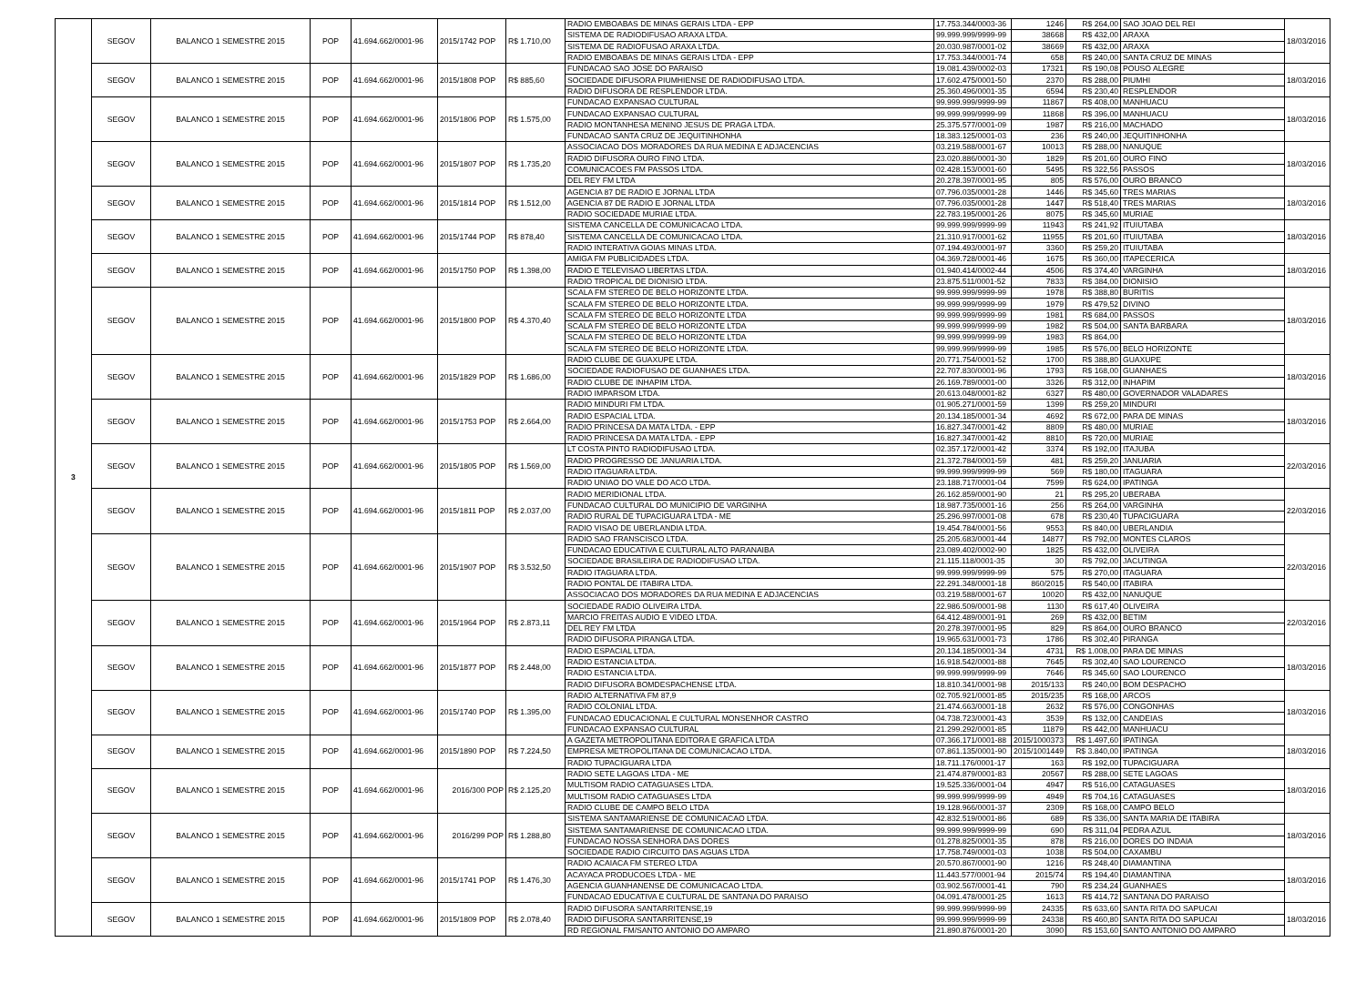| 3 | SEGOV | BALANCO 1 SEMESTRE 2015 | POP | 41.694.662/0001-96 | 2015/1742 POP | R$ 1.710,00 | RADIO EMBOABAS DE MINAS GERAIS LTDA - EPP | 17.753.344/0003-36 | 1246 | R$ 264,00 | SAO JOAO DEL REI | 18/03/2016 |
| | | | | | | | SISTEMA DE RADIODIFUSAO ARAXA LTDA. | 99.999.999/9999-99 | 38668 | R$ 432,00 | ARAXA | |
| | | | | | | | SISTEMA DE RADIOFUSAO ARAXA LTDA. | 20.030.987/0001-02 | 38669 | R$ 432,00 | ARAXA | |
| | | | | | | | RADIO EMBOABAS DE MINAS GERAIS LTDA - EPP | 17.753.344/0001-74 | 658 | R$ 240,00 | SANTA CRUZ DE MINAS | |
| | SEGOV | BALANCO 1 SEMESTRE 2015 | POP | 41.694.662/0001-96 | 2015/1808 POP | R$ 885,60 | FUNDACAO SAO JOSE DO PARAISO | 19.081.439/0002-03 | 17321 | R$ 190,08 | POUSO ALEGRE | 18/03/2016 |
| | | | | | | | SOCIEDADE DIFUSORA PIUMHIENSE DE RADIODIFUSAO LTDA. | 17.602.475/0001-50 | 2370 | R$ 288,00 | PIUMHI | |
| | | | | | | | RADIO DIFUSORA DE RESPLENDOR LTDA. | 25.360.496/0001-35 | 6594 | R$ 230,40 | RESPLENDOR | |
| | SEGOV | BALANCO 1 SEMESTRE 2015 | POP | 41.694.662/0001-96 | 2015/1806 POP | R$ 1.575,00 | FUNDACAO EXPANSAO CULTURAL | 99.999.999/9999-99 | 11867 | R$ 408,00 | MANHUACU | 18/03/2016 |
| | | | | | | | FUNDACAO EXPANSAO CULTURAL | 99.999.999/9999-99 | 11868 | R$ 396,00 | MANHUACU | |
| | | | | | | | RADIO MONTANHESA MENINO JESUS DE PRAGA LTDA. | 25.375.577/0001-09 | 1987 | R$ 216,00 | MACHADO | |
| | | | | | | | FUNDACAO SANTA CRUZ DE JEQUITINHONHA | 18.383.125/0001-03 | 236 | R$ 240,00 | JEQUITINHONHA | |
| | SEGOV | BALANCO 1 SEMESTRE 2015 | POP | 41.694.662/0001-96 | 2015/1807 POP | R$ 1.735,20 | ASSOCIACAO DOS MORADORES DA RUA MEDINA E ADJACENCIAS | 03.219.588/0001-67 | 10013 | R$ 288,00 | NANUQUE | 18/03/2016 |
| | | | | | | | RADIO DIFUSORA OURO FINO LTDA. | 23.020.886/0001-30 | 1829 | R$ 201,60 | OURO FINO | |
| | | | | | | | COMUNICACOES FM PASSOS LTDA. | 02.428.153/0001-60 | 5495 | R$ 322,56 | PASSOS | |
| | | | | | | | DEL REY FM LTDA | 20.278.397/0001-95 | 805 | R$ 576,00 | OURO BRANCO | |
| | SEGOV | BALANCO 1 SEMESTRE 2015 | POP | 41.694.662/0001-96 | 2015/1814 POP | R$ 1.512,00 | AGENCIA 87 DE RADIO E JORNAL LTDA | 07.796.035/0001-28 | 1446 | R$ 345,60 | TRES MARIAS | 18/03/2016 |
| | | | | | | | AGENCIA 87 DE RADIO E JORNAL LTDA | 07.796.035/0001-28 | 1447 | R$ 518,40 | TRES MARIAS | |
| | | | | | | | RADIO SOCIEDADE MURIAE LTDA. | 22.783.195/0001-26 | 8075 | R$ 345,60 | MURIAE | |
| | SEGOV | BALANCO 1 SEMESTRE 2015 | POP | 41.694.662/0001-96 | 2015/1744 POP | R$ 878,40 | SISTEMA CANCELLA DE COMUNICACAO LTDA. | 99.999.999/9999-99 | 11943 | R$ 241,92 | ITUIUTABA | 18/03/2016 |
| | | | | | | | SISTEMA CANCELLA DE COMUNICACAO LTDA. | 21.310.917/0001-62 | 11955 | R$ 201,60 | ITUIUTABA | |
| | | | | | | | RADIO INTERATIVA GOIAS MINAS LTDA. | 07.194.493/0001-97 | 3360 | R$ 259,20 | ITUIUTABA | |
| | SEGOV | BALANCO 1 SEMESTRE 2015 | POP | 41.694.662/0001-96 | 2015/1750 POP | R$ 1.398,00 | AMIGA FM PUBLICIDADES LTDA. | 04.369.728/0001-46 | 1675 | R$ 360,00 | ITAPECERICA | 18/03/2016 |
| | | | | | | | RADIO E TELEVISAO LIBERTAS LTDA. | 01.940.414/0002-44 | 4506 | R$ 374,40 | VARGINHA | |
| | | | | | | | RADIO TROPICAL DE DIONISIO LTDA. | 23.875.511/0001-52 | 7833 | R$ 384,00 | DIONISIO | |
| | SEGOV | BALANCO 1 SEMESTRE 2015 | POP | 41.694.662/0001-96 | 2015/1800 POP | R$ 4.370,40 | SCALA FM STEREO DE BELO HORIZONTE LTDA. | 99.999.999/9999-99 | 1978 | R$ 388,80 | BURITIS | 18/03/2016 |
| | | | | | | | SCALA FM STEREO DE BELO HORIZONTE LTDA. | 99.999.999/9999-99 | 1979 | R$ 479,52 | DIVINO | |
| | | | | | | | SCALA FM STEREO DE BELO HORIZONTE LTDA | 99.999.999/9999-99 | 1981 | R$ 684,00 | PASSOS | |
| | | | | | | | SCALA FM STEREO DE BELO HORIZONTE LTDA | 99.999.999/9999-99 | 1982 | R$ 504,00 | SANTA BARBARA | |
| | | | | | | | SCALA FM STEREO DE BELO HORIZONTE LTDA | 99.999.999/9999-99 | 1983 | R$ 864,00 | | |
| | | | | | | | SCALA FM STEREO DE BELO HORIZONTE LTDA. | 99.999.999/9999-99 | 1985 | R$ 576,00 | BELO HORIZONTE | |
| | SEGOV | BALANCO 1 SEMESTRE 2015 | POP | 41.694.662/0001-96 | 2015/1829 POP | R$ 1.686,00 | RADIO CLUBE DE GUAXUPE LTDA. | 20.771.754/0001-52 | 1700 | R$ 388,80 | GUAXUPE | 18/03/2016 |
| | | | | | | | SOCIEDADE RADIOFUSAO DE GUANHAES LTDA. | 22.707.830/0001-96 | 1793 | R$ 168,00 | GUANHAES | |
| | | | | | | | RADIO CLUBE DE INHAPIM LTDA. | 26.169.789/0001-00 | 3326 | R$ 312,00 | INHAPIM | |
| | | | | | | | RADIO IMPARSOM LTDA. | 20.613.048/0001-82 | 6327 | R$ 480,00 | GOVERNADOR VALADARES | |
| | SEGOV | BALANCO 1 SEMESTRE 2015 | POP | 41.694.662/0001-96 | 2015/1753 POP | R$ 2.664,00 | RADIO MINDURI FM LTDA. | 01.905.271/0001-59 | 1399 | R$ 259,20 | MINDURI | 18/03/2016 |
| | | | | | | | RADIO ESPACIAL LTDA. | 20.134.185/0001-34 | 4692 | R$ 672,00 | PARA DE MINAS | |
| | | | | | | | RADIO PRINCESA DA MATA LTDA. - EPP | 16.827.347/0001-42 | 8809 | R$ 480,00 | MURIAE | |
| | | | | | | | RADIO PRINCESA DA MATA LTDA. - EPP | 16.827.347/0001-42 | 8810 | R$ 720,00 | MURIAE | |
| | SEGOV | BALANCO 1 SEMESTRE 2015 | POP | 41.694.662/0001-96 | 2015/1805 POP | R$ 1.569,00 | LT COSTA PINTO RADIODIFUSAO LTDA. | 02.357.172/0001-42 | 3374 | R$ 192,00 | ITAJUBA | 22/03/2016 |
| | | | | | | | RADIO PROGRESSO DE JANUARIA LTDA. | 21.372.784/0001-59 | 481 | R$ 259,20 | JANUARIA | |
| | | | | | | | RADIO ITAGUARA LTDA. | 99.999.999/9999-99 | 569 | R$ 180,00 | ITAGUARA | |
| | | | | | | | RADIO UNIAO DO VALE DO ACO LTDA. | 23.188.717/0001-04 | 7599 | R$ 624,00 | IPATINGA | |
| | SEGOV | BALANCO 1 SEMESTRE 2015 | POP | 41.694.662/0001-96 | 2015/1811 POP | R$ 2.037,00 | RADIO MERIDIONAL LTDA. | 26.162.859/0001-90 | 21 | R$ 295,20 | UBERABA | 22/03/2016 |
| | | | | | | | FUNDACAO CULTURAL DO MUNICIPIO DE VARGINHA | 18.987.735/0001-16 | 256 | R$ 264,00 | VARGINHA | |
| | | | | | | | RADIO RURAL DE TUPACIGUARA LTDA - ME | 25.296.997/0001-08 | 678 | R$ 230,40 | TUPACIGUARA | |
| | | | | | | | RADIO VISAO DE UBERLANDIA LTDA. | 19.454.784/0001-56 | 9553 | R$ 840,00 | UBERLANDIA | |
| | SEGOV | BALANCO 1 SEMESTRE 2015 | POP | 41.694.662/0001-96 | 2015/1907 POP | R$ 3.532,50 | RADIO SAO FRANSCISCO LTDA. | 25.205.683/0001-44 | 14877 | R$ 792,00 | MONTES CLAROS | 22/03/2016 |
| | | | | | | | FUNDACAO EDUCATIVA E CULTURAL ALTO PARANAIBA | 23.089.402/0002-90 | 1825 | R$ 432,00 | OLIVEIRA | |
| | | | | | | | SOCIEDADE BRASILEIRA DE RADIODIFUSAO LTDA. | 21.115.118/0001-35 | 30 | R$ 792,00 | JACUTINGA | |
| | | | | | | | RADIO ITAGUARA LTDA. | 99.999.999/9999-99 | 575 | R$ 270,00 | ITAGUARA | |
| | | | | | | | RADIO PONTAL DE ITABIRA LTDA. | 22.291.348/0001-18 | 860/2015 | R$ 540,00 | ITABIRA | |
| | | | | | | | ASSOCIACAO DOS MORADORES DA RUA MEDINA E ADJACENCIAS | 03.219.588/0001-67 | 10020 | R$ 432,00 | NANUQUE | |
| | SEGOV | BALANCO 1 SEMESTRE 2015 | POP | 41.694.662/0001-96 | 2015/1964 POP | R$ 2.873,11 | SOCIEDADE RADIO OLIVEIRA LTDA. | 22.986.509/0001-98 | 1130 | R$ 617,40 | OLIVEIRA | 22/03/2016 |
| | | | | | | | MARCIO FREITAS AUDIO E VIDEO LTDA. | 64.412.489/0001-91 | 269 | R$ 432,00 | BETIM | |
| | | | | | | | DEL REY FM LTDA | 20.278.397/0001-95 | 829 | R$ 864,00 | OURO BRANCO | |
| | | | | | | | RADIO DIFUSORA PIRANGA LTDA. | 19.965.631/0001-73 | 1786 | R$ 302,40 | PIRANGA | |
| | SEGOV | BALANCO 1 SEMESTRE 2015 | POP | 41.694.662/0001-96 | 2015/1877 POP | R$ 2.448,00 | RADIO ESPACIAL LTDA. | 20.134.185/0001-34 | 4731 | R$ 1.008,00 | PARA DE MINAS | 18/03/2016 |
| | | | | | | | RADIO ESTANCIA LTDA. | 16.918.542/0001-88 | 7645 | R$ 302,40 | SAO LOURENCO | |
| | | | | | | | RADIO ESTANCIA LTDA. | 99.999.999/9999-99 | 7646 | R$ 345,60 | SAO LOURENCO | |
| | | | | | | | RADIO DIFUSORA BOMDESPACHENSE LTDA. | 18.810.341/0001-98 | 2015/133 | R$ 240,00 | BOM DESPACHO | |
| | SEGOV | BALANCO 1 SEMESTRE 2015 | POP | 41.694.662/0001-96 | 2015/1740 POP | R$ 1.395,00 | RADIO ALTERNATIVA FM 87,9 | 02.705.921/0001-85 | 2015/235 | R$ 168,00 | ARCOS | 18/03/2016 |
| | | | | | | | RADIO COLONIAL LTDA. | 21.474.663/0001-18 | 2632 | R$ 576,00 | CONGONHAS | |
| | | | | | | | FUNDACAO EDUCACIONAL E CULTURAL MONSENHOR CASTRO | 04.738.723/0001-43 | 3539 | R$ 132,00 | CANDEIAS | |
| | | | | | | | FUNDACAO EXPANSAO CULTURAL | 21.299.292/0001-85 | 11879 | R$ 442,00 | MANHUACU | |
| | SEGOV | BALANCO 1 SEMESTRE 2015 | POP | 41.694.662/0001-96 | 2015/1890 POP | R$ 7.224,50 | A GAZETA METROPOLITANA EDITORA E GRAFICA LTDA | 07.366.171/0001-88 | 2015/1000373 | R$ 1.497,60 | IPATINGA | 18/03/2016 |
| | | | | | | | EMPRESA METROPOLITANA DE COMUNICACAO LTDA. | 07.861.135/0001-90 | 2015/1001449 | R$ 3.840,00 | IPATINGA | |
| | | | | | | | RADIO TUPACIGUARA LTDA | 18.711.176/0001-17 | 163 | R$ 192,00 | TUPACIGUARA | |
| | SEGOV | BALANCO 1 SEMESTRE 2015 | POP | 41.694.662/0001-96 | 2016/300 POP | R$ 2.125,20 | RADIO SETE LAGOAS LTDA - ME | 21.474.879/0001-83 | 20567 | R$ 288,00 | SETE LAGOAS | 18/03/2016 |
| | | | | | | | MULTISOM RADIO CATAGUASES LTDA. | 19.525.336/0001-04 | 4947 | R$ 516,00 | CATAGUASES | |
| | | | | | | | MULTISOM RADIO CATAGUASES LTDA | 99.999.999/9999-99 | 4949 | R$ 704,16 | CATAGUASES | |
| | | | | | | | RADIO CLUBE DE CAMPO BELO LTDA | 19.128.966/0001-37 | 2309 | R$ 168,00 | CAMPO BELO | |
| | SEGOV | BALANCO 1 SEMESTRE 2015 | POP | 41.694.662/0001-96 | 2016/299 POP | R$ 1.288,80 | SISTEMA SANTAMARIENSE DE COMUNICACAO LTDA. | 42.832.519/0001-86 | 689 | R$ 336,00 | SANTA MARIA DE ITABIRA | 18/03/2016 |
| | | | | | | | SISTEMA SANTAMARIENSE DE COMUNICACAO LTDA. | 99.999.999/9999-99 | 690 | R$ 311,04 | PEDRA AZUL | |
| | | | | | | | FUNDACAO NOSSA SENHORA DAS DORES | 01.278.825/0001-35 | 878 | R$ 216,00 | DORES DO INDAIA | |
| | | | | | | | SOCIEDADE RADIO CIRCUITO DAS AGUAS LTDA | 17.758.749/0001-03 | 1038 | R$ 504,00 | CAXAMBU | |
| | SEGOV | BALANCO 1 SEMESTRE 2015 | POP | 41.694.662/0001-96 | 2015/1741 POP | R$ 1.476,30 | RADIO ACAIACA FM STEREO LTDA | 20.570.867/0001-90 | 1216 | R$ 248,40 | DIAMANTINA | 18/03/2016 |
| | | | | | | | ACAYACA PRODUCOES LTDA - ME | 11.443.577/0001-94 | 2015/74 | R$ 194,40 | DIAMANTINA | |
| | | | | | | | AGENCIA GUANHANENSE DE COMUNICACAO LTDA. | 03.902.567/0001-41 | 790 | R$ 234,24 | GUANHAES | |
| | | | | | | | FUNDACAO EDUCATIVA E CULTURAL DE SANTANA DO PARAISO | 04.091.478/0001-25 | 1613 | R$ 414,72 | SANTANA DO PARAISO | |
| | SEGOV | BALANCO 1 SEMESTRE 2015 | POP | 41.694.662/0001-96 | 2015/1809 POP | R$ 2.078,40 | RADIO DIFUSORA SANTARRITENSE,19 | 99.999.999/9999-99 | 24335 | R$ 633,60 | SANTA RITA DO SAPUCAI | 18/03/2016 |
| | | | | | | | RADIO DIFUSORA SANTARRITENSE,19 | 99.999.999/9999-99 | 24338 | R$ 460,80 | SANTA RITA DO SAPUCAI | |
| | | | | | | | RD REGIONAL FM/SANTO ANTONIO DO AMPARO | 21.890.876/0001-20 | 3090 | R$ 153,60 | SANTO ANTONIO DO AMPARO | |